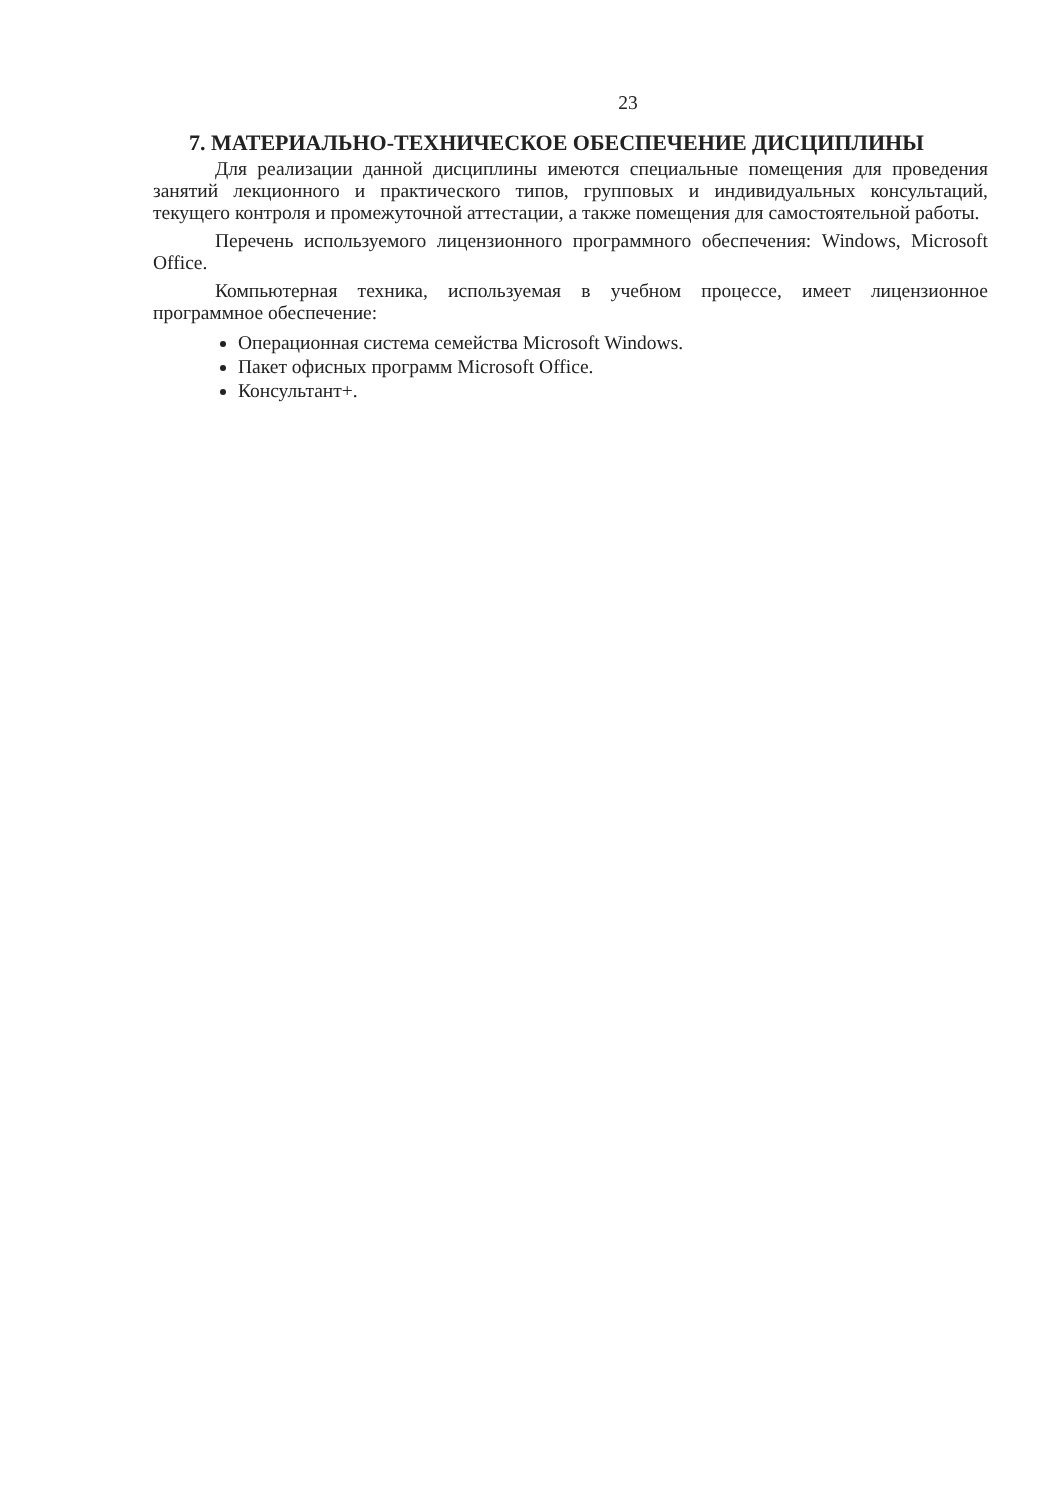23
7. МАТЕРИАЛЬНО-ТЕХНИЧЕСКОЕ ОБЕСПЕЧЕНИЕ ДИСЦИПЛИНЫ
Для реализации данной дисциплины имеются специальные помещения для проведения занятий лекционного и практического типов, групповых и индивидуальных консультаций, текущего контроля и промежуточной аттестации, а также помещения для самостоятельной работы.
Перечень используемого лицензионного программного обеспечения: Windows, Microsoft Office.
Компьютерная техника, используемая в учебном процессе, имеет лицензионное программное обеспечение:
Операционная система семейства Microsoft Windows.
Пакет офисных программ Microsoft Office.
Консультант+.